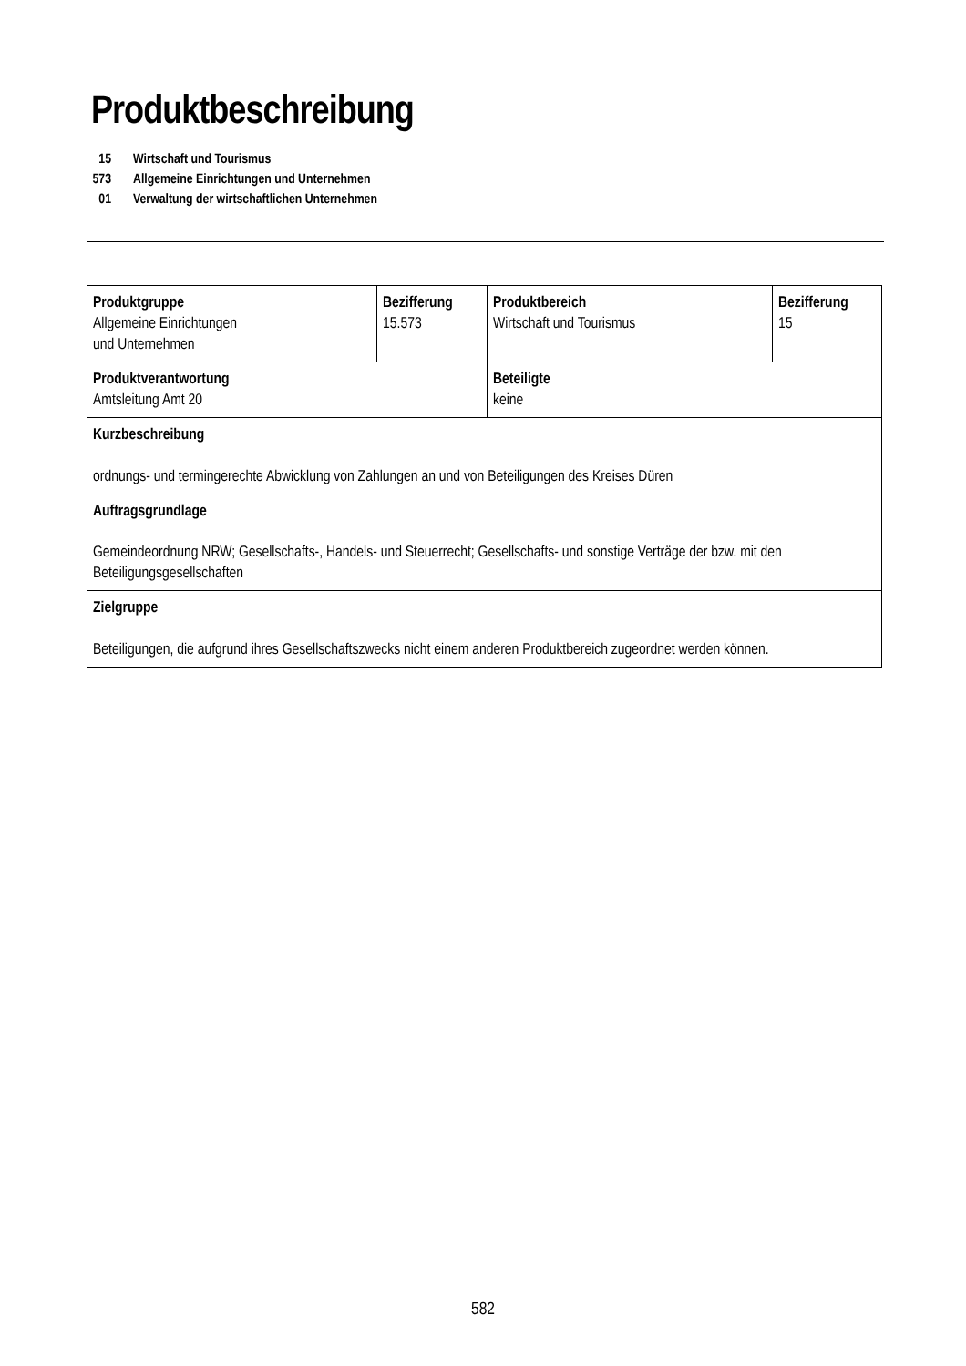Produktbeschreibung
| 15 | Wirtschaft und Tourismus |
| 573 | Allgemeine Einrichtungen und Unternehmen |
| 01 | Verwaltung der wirtschaftlichen Unternehmen |
| Produktgruppe Allgemeine Einrichtungen und Unternehmen | Bezifferung 15.573 | Produktbereich Wirtschaft und Tourismus | Bezifferung 15 |
| Produktverantwortung Amtsleitung Amt 20 | | Beteiligte keine | |
| Kurzbeschreibung ordnungs- und termingerechte Abwicklung von Zahlungen an und von Beteiligungen des Kreises Düren | | | |
| Auftragsgrundlage Gemeindeordnung NRW; Gesellschafts-, Handels- und Steuerrecht; Gesellschafts- und sonstige Verträge der bzw. mit den Beteiligungsgesellschaften | | | |
| Zielgruppe Beteiligungen, die aufgrund ihres Gesellschaftszwecks nicht einem anderen Produktbereich zugeordnet werden können. | | | |
582